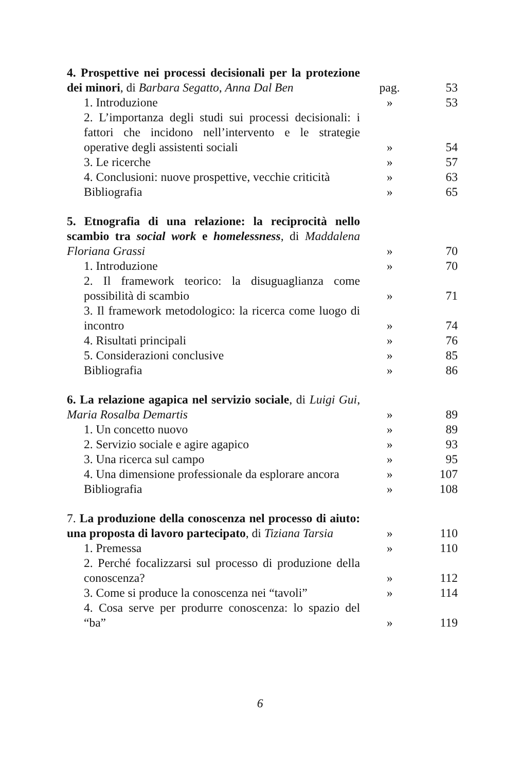4. Prospettive nei processi decisionali per la protezione dei minori, di Barbara Segatto, Anna Dal Ben
pag.
53
1. Introduzione
»
53
2. L’importanza degli studi sui processi decisionali: i fattori che incidono nell’intervento e le strategie operative degli assistenti sociali
»
54
3. Le ricerche
»
57
4. Conclusioni: nuove prospettive, vecchie criticità
»
63
Bibliografia
»
65
5. Etnografia di una relazione: la reciprocità nello scambio tra social work e homelessness, di Maddalena Floriana Grassi
»
70
1. Introduzione
»
70
2. Il framework teorico: la disuguaglianza come possibilità di scambio
»
71
3. Il framework metodologico: la ricerca come luogo di incontro
»
74
4. Risultati principali
»
76
5. Considerazioni conclusive
»
85
Bibliografia
»
86
6. La relazione agapica nel servizio sociale, di Luigi Gui, Maria Rosalba Demartis
»
89
1. Un concetto nuovo
»
89
2. Servizio sociale e agire agapico
»
93
3. Una ricerca sul campo
»
95
4. Una dimensione professionale da esplorare ancora
»
107
Bibliografia
»
108
7. La produzione della conoscenza nel processo di aiuto: una proposta di lavoro partecipato, di Tiziana Tarsia
»
110
1. Premessa
»
110
2. Perché focalizzarsi sul processo di produzione della conoscenza?
»
112
3. Come si produce la conoscenza nei “tavoli”
»
114
4. Cosa serve per produrre conoscenza: lo spazio del “ba”
»
119
6